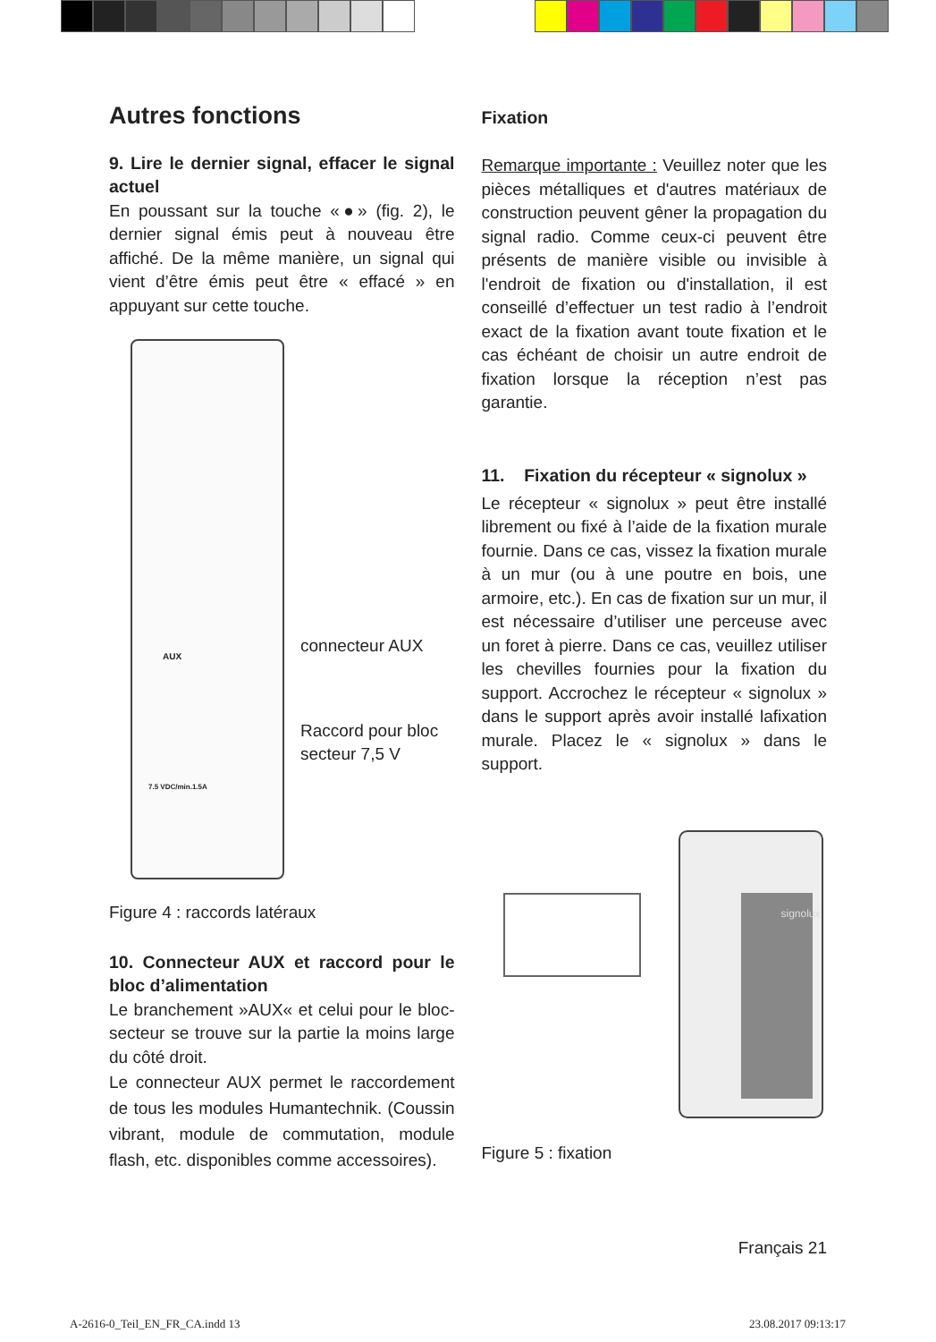Autres fonctions
9. Lire le dernier signal, effacer le signal actuel
En poussant sur la touche «●» (fig. 2), le dernier signal émis peut à nouveau être affiché. De la même manière, un signal qui vient d’être émis peut être « effacé » en appuyant sur cette touche.
connecteur AUX
Raccord pour bloc
secteur 7,5 V
AUX
7.5 VDC/min.1.5A
Figure 4 : raccords latéraux
10. Connecteur AUX et raccord pour le bloc d’alimentation
Le branchement »AUX« et celui pour le bloc-secteur se trouve sur la partie la moins large du côté droit.
Le connecteur AUX permet le raccordement de tous les modules Humantechnik. (Coussin vibrant, module de commutation, module flash, etc. disponibles comme accessoires).
Fixation
Remarque importante : Veuillez noter que les pièces métalliques et d'autres matériaux de construction peuvent gêner la propagation du signal radio. Comme ceux-ci peuvent être présents de manière visible ou invisible à l'endroit de fixation ou d'installation, il est conseillé d’effectuer un test radio à l’endroit exact de la fixation avant toute fixation et le cas échéant de choisir un autre endroit de fixation lorsque la réception n’est pas garantie.
11. Fixation du récepteur « signolux »
Le récepteur « signolux » peut être installé librement ou fixé à l’aide de la fixation murale fournie. Dans ce cas, vissez la fixation murale à un mur (ou à une poutre en bois, une armoire, etc.). En cas de fixation sur un mur, il est nécessaire d’utiliser une perceuse avec un foret à pierre. Dans ce cas, veuillez utiliser les chevilles fournies pour la fixation du support. Accrochez le récepteur « signolux » dans le support après avoir installé lafixation murale. Placez le « signolux » dans le support.
signolux
Figure 5 : fixation
Français 21
A-2616-0_Teil_EN_FR_CA.indd 13 23.08.2017 09:13:17